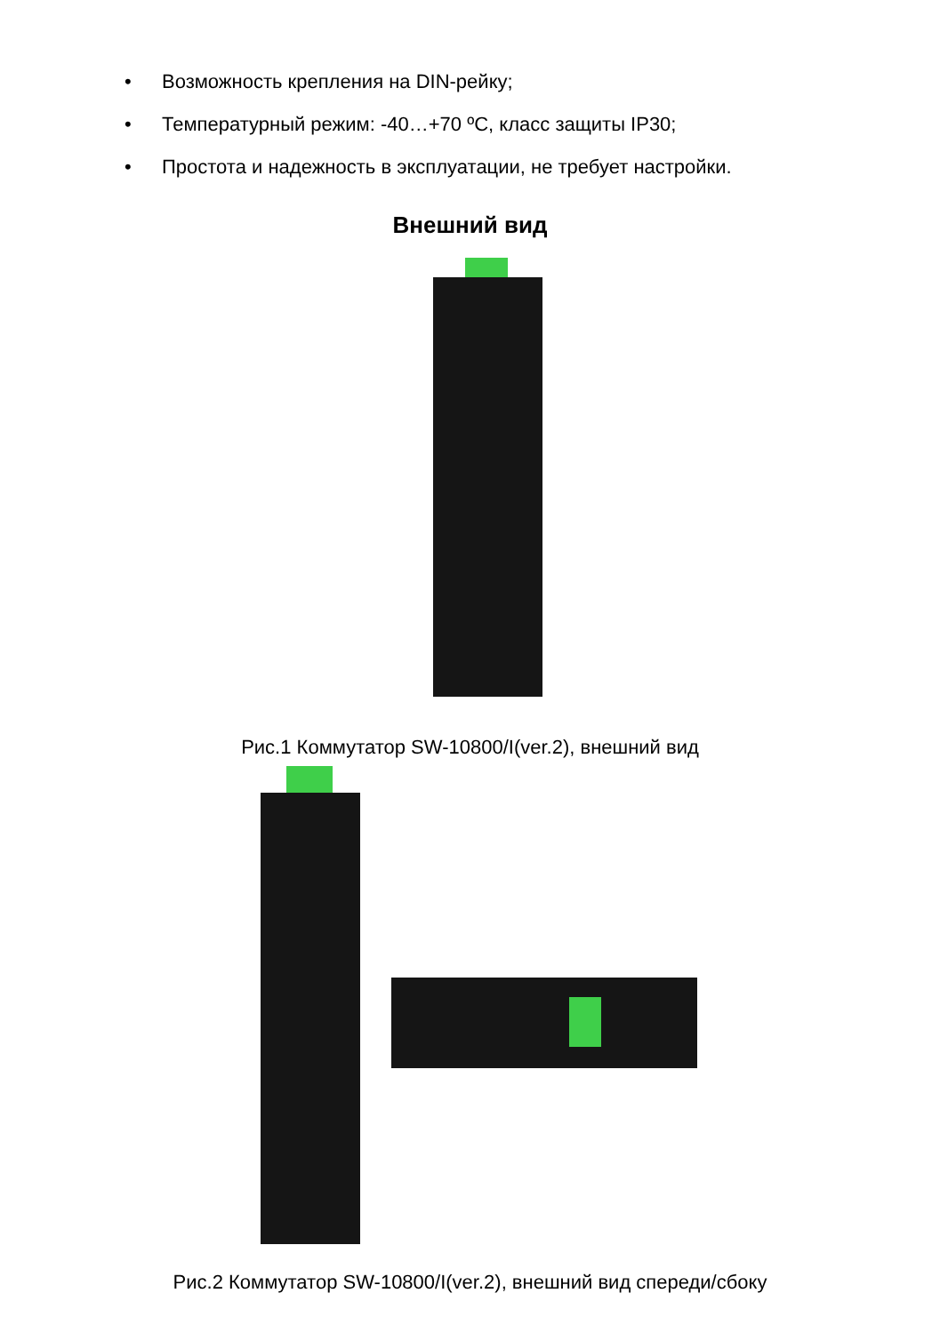• Возможность крепления на DIN-рейку;
• Температурный режим: -40…+70 ºС, класс защиты IP30;
• Простота и надежность в эксплуатации, не требует настройки.
Внешний вид
Рис.1 Коммутатор SW-10800/I(ver.2), внешний вид
Рис.2 Коммутатор SW-10800/I(ver.2), внешний вид спереди/сбоку